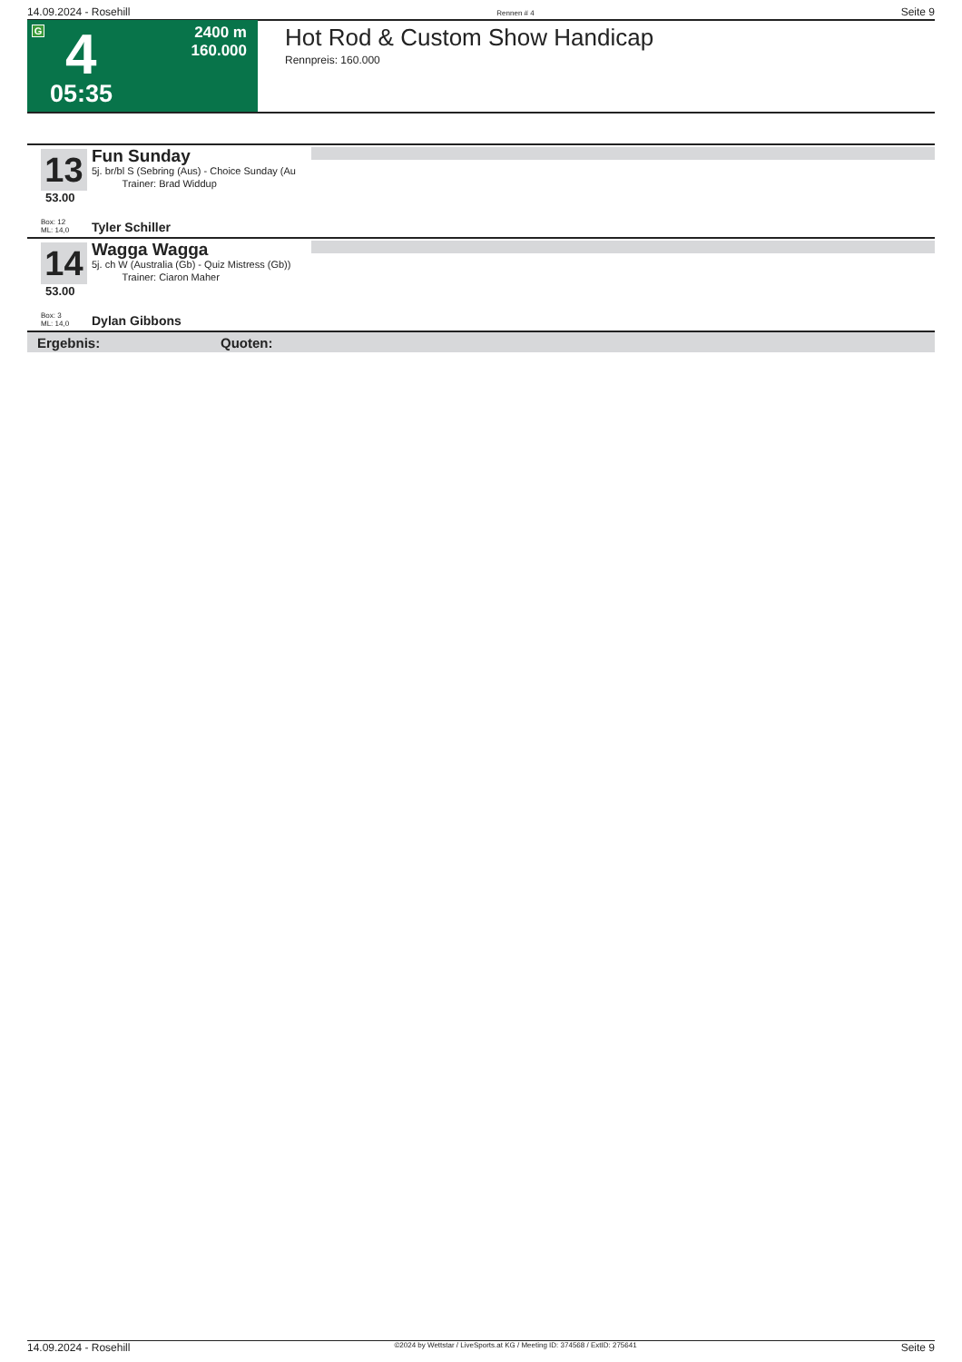14.09.2024 - Rosehill Rennen # 4 Seite 9
G 4
05:35
2400 m
160.000
Hot Rod & Custom Show Handicap
Rennpreis: 160.000
13
53.00
Fun Sunday
5j. br/bl S (Sebring (Aus) - Choice Sunday (Au
Trainer: Brad Widdup
Box: 12
ML: 14,0
Tyler Schiller
14
53.00
Wagga Wagga
5j. ch W (Australia (Gb) - Quiz Mistress (Gb))
Trainer: Ciaron Maher
Box: 3
ML: 14,0
Dylan Gibbons
Ergebnis: Quoten:
14.09.2024 - Rosehill ©2024 by Wettstar / LiveSports.at KG / Meeting ID: 374568 / ExtID: 275641 Seite 9